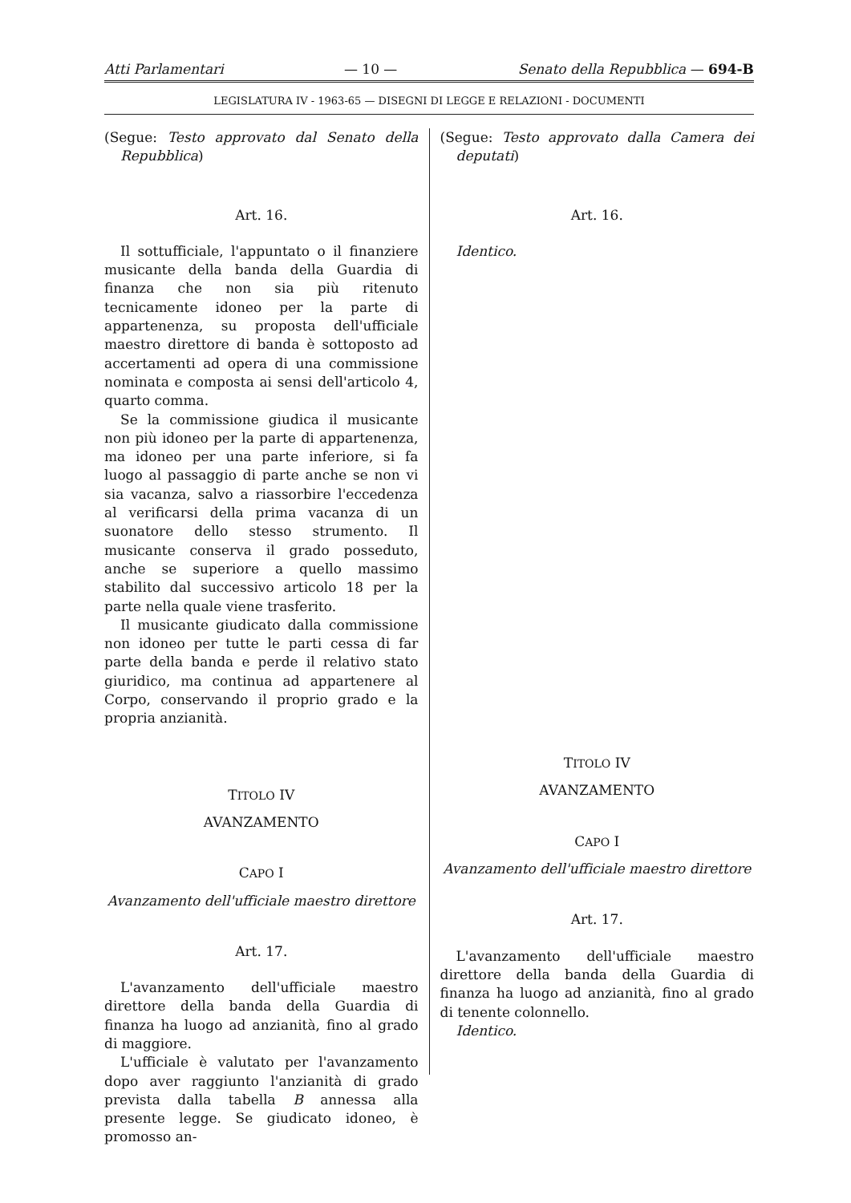Atti Parlamentari — 10 — Senato della Repubblica — 694-B
LEGISLATURA IV - 1963-65 — DISEGNI DI LEGGE E RELAZIONI - DOCUMENTI
(Segue: Testo approvato dal Senato della Repubblica)
Art. 16.
Il sottufficiale, l'appuntato o il finanziere musicante della banda della Guardia di finanza che non sia più ritenuto tecnicamente idoneo per la parte di appartenenza, su proposta dell'ufficiale maestro direttore di banda è sottoposto ad accertamenti ad opera di una commissione nominata e composta ai sensi dell'articolo 4, quarto comma.
Se la commissione giudica il musicante non più idoneo per la parte di appartenenza, ma idoneo per una parte inferiore, si fa luogo al passaggio di parte anche se non vi sia vacanza, salvo a riassorbire l'eccedenza al verificarsi della prima vacanza di un suonatore dello stesso strumento. Il musicante conserva il grado posseduto, anche se superiore a quello massimo stabilito dal successivo articolo 18 per la parte nella quale viene trasferito.
Il musicante giudicato dalla commissione non idoneo per tutte le parti cessa di far parte della banda e perde il relativo stato giuridico, ma continua ad appartenere al Corpo, conservando il proprio grado e la propria anzianità.
TITOLO IV
AVANZAMENTO
CAPO I
Avanzamento dell'ufficiale maestro direttore
Art. 17.
L'avanzamento dell'ufficiale maestro direttore della banda della Guardia di finanza ha luogo ad anzianità, fino al grado di maggiore.
L'ufficiale è valutato per l'avanzamento dopo aver raggiunto l'anzianità di grado prevista dalla tabella B annessa alla presente legge. Se giudicato idoneo, è promosso an-
(Segue: Testo approvato dalla Camera dei deputati)
Art. 16.
Identico.
TITOLO IV
AVANZAMENTO
CAPO I
Avanzamento dell'ufficiale maestro direttore
Art. 17.
L'avanzamento dell'ufficiale maestro direttore della banda della Guardia di finanza ha luogo ad anzianità, fino al grado di tenente colonnello.
Identico.